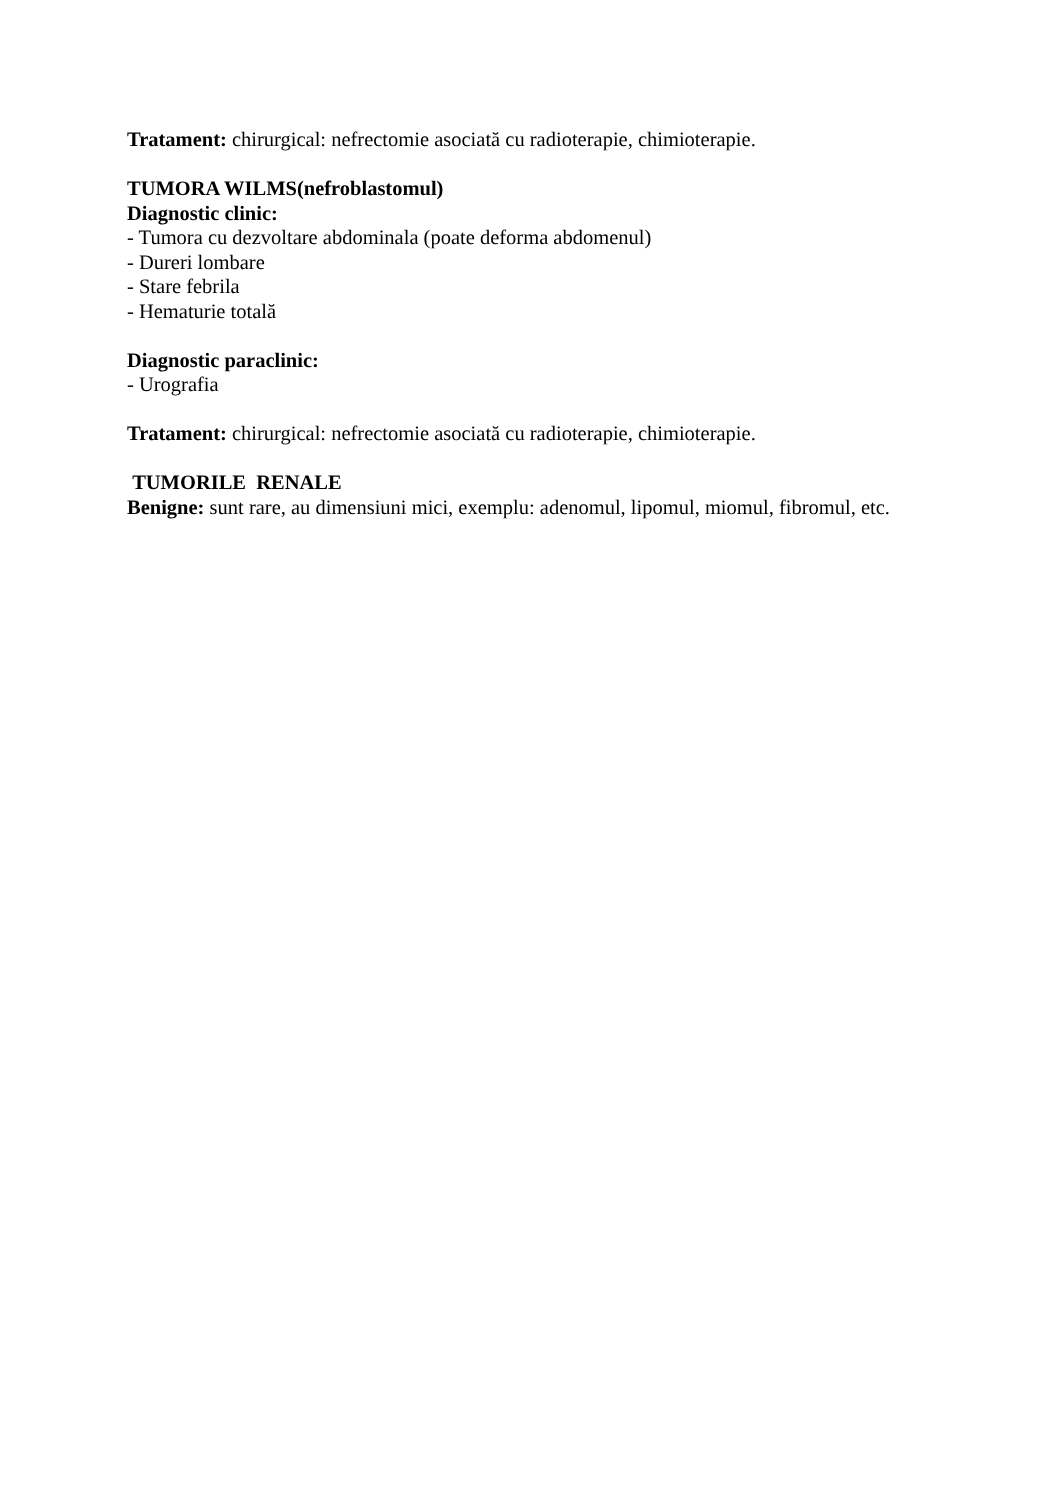Tratament: chirurgical: nefrectomie asociată cu radioterapie, chimioterapie.
TUMORA WILMS(nefroblastomul)
Diagnostic clinic:
- Tumora cu dezvoltare abdominala (poate deforma abdomenul)
- Dureri lombare
- Stare febrila
- Hematurie totală
Diagnostic paraclinic:
- Urografia
Tratament: chirurgical: nefrectomie asociată cu radioterapie, chimioterapie.
TUMORILE RENALE
Benigne: sunt rare, au dimensiuni mici, exemplu: adenomul, lipomul, miomul, fibromul, etc.